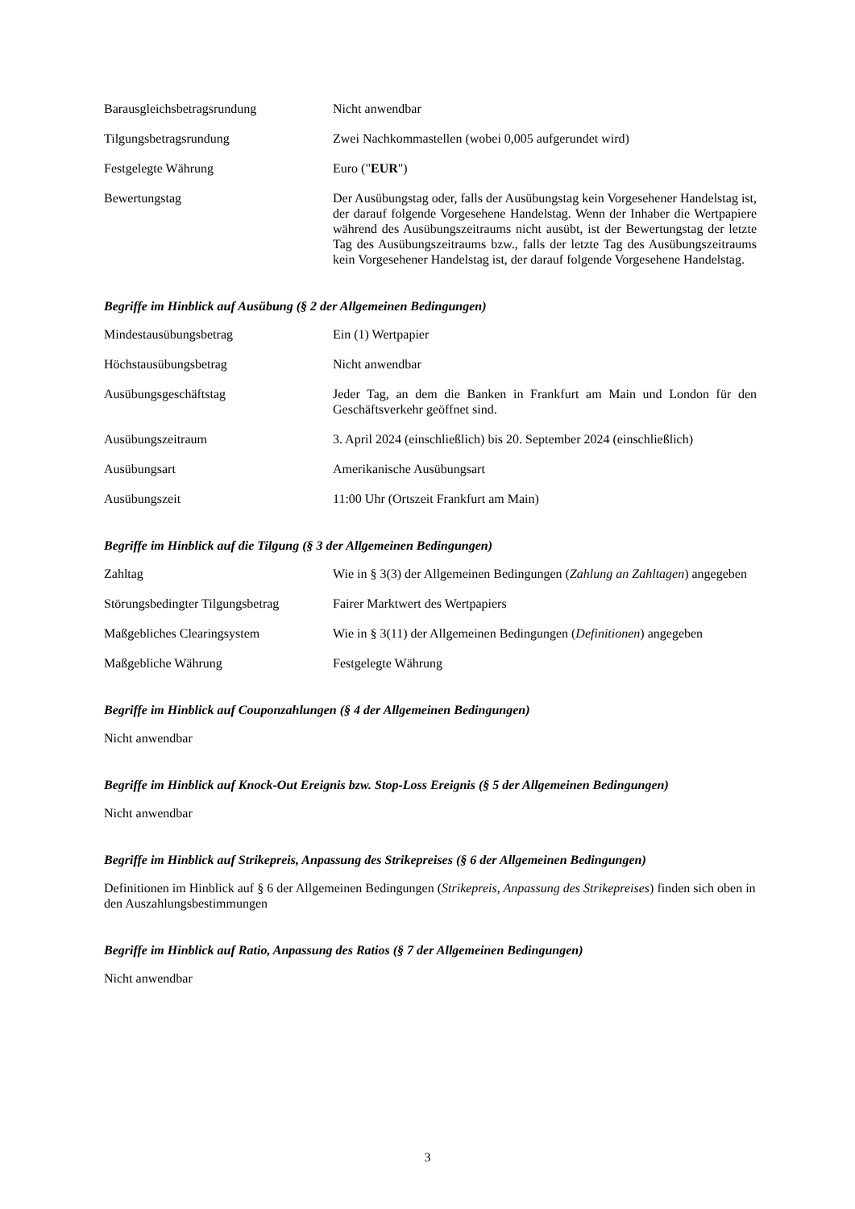Barausgleichsbetragsrundung Nicht anwendbar
Tilgungsbetragsrundung Zwei Nachkommastellen (wobei 0,005 aufgerundet wird)
Festgelegte Währung Euro ("EUR")
Bewertungstag Der Ausübungstag oder, falls der Ausübungstag kein Vorgesehener Handelstag ist, der darauf folgende Vorgesehene Handelstag. Wenn der Inhaber die Wertpapiere während des Ausübungszeitraums nicht ausübt, ist der Bewertungstag der letzte Tag des Ausübungszeitraums bzw., falls der letzte Tag des Ausübungszeitraums kein Vorgesehener Handelstag ist, der darauf folgende Vorgesehene Handelstag.
Begriffe im Hinblick auf Ausübung (§ 2 der Allgemeinen Bedingungen)
Mindestausübungsbetrag Ein (1) Wertpapier
Höchstausübungsbetrag Nicht anwendbar
Ausübungsgeschäftstag Jeder Tag, an dem die Banken in Frankfurt am Main und London für den Geschäftsverkehr geöffnet sind.
Ausübungszeitraum 3. April 2024 (einschließlich) bis 20. September 2024 (einschließlich)
Ausübungsart Amerikanische Ausübungsart
Ausübungszeit 11:00 Uhr (Ortszeit Frankfurt am Main)
Begriffe im Hinblick auf die Tilgung (§ 3 der Allgemeinen Bedingungen)
Zahltag Wie in § 3(3) der Allgemeinen Bedingungen (Zahlung an Zahltagen) angegeben
Störungsbedingter Tilgungsbetrag
Fairer Marktwert des Wertpapiers
Maßgebliches Clearingsystem Wie in § 3(11) der Allgemeinen Bedingungen (Definitionen) angegeben
Maßgebliche Währung Festgelegte Währung
Begriffe im Hinblick auf Couponzahlungen (§ 4 der Allgemeinen Bedingungen)
Nicht anwendbar
Begriffe im Hinblick auf Knock-Out Ereignis bzw. Stop-Loss Ereignis (§ 5 der Allgemeinen Bedingungen)
Nicht anwendbar
Begriffe im Hinblick auf Strikepreis, Anpassung des Strikepreises (§ 6 der Allgemeinen Bedingungen)
Definitionen im Hinblick auf § 6 der Allgemeinen Bedingungen (Strikepreis, Anpassung des Strikepreises) finden sich oben in den Auszahlungsbestimmungen
Begriffe im Hinblick auf Ratio, Anpassung des Ratios (§ 7 der Allgemeinen Bedingungen)
Nicht anwendbar
3